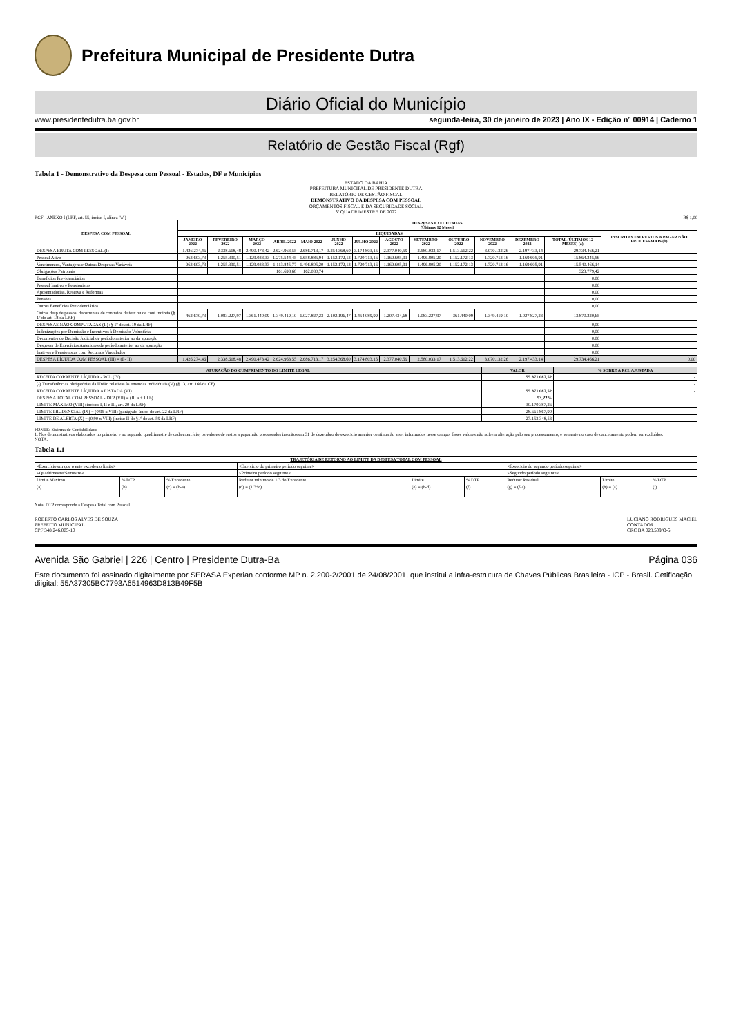Prefeitura Municipal de Presidente Dutra
Diário Oficial do Município
www.presidentedutra.ba.gov.br segunda-feira, 30 de janeiro de 2023 | Ano IX - Edição nº 00914 | Caderno 1
Relatório de Gestão Fiscal (Rgf)
Tabela 1 - Demonstrativo da Despesa com Pessoal - Estados, DF e Municípios
ESTADO DA BAHIA
PREFEITURA MUNICIPAL DE PRESIDENTE DUTRA
RELATÓRIO DE GESTÃO FISCAL
DEMONSTRATIVO DA DESPESA COM PESSOAL
ORÇAMENTOS FISCAL E DA SEGURIDADE SOCIAL
3º QUADRIMESTRE DE 2022
RGF - ANEXO I (LRF, art. 55, inciso I, alínea "a") R$ 1,00
| DESPESA COM PESSOAL | DESPESAS EXECUTADAS (Últimos 12 Meses) | | | | | | | | | | | | | |
| --- | --- | --- | --- | --- | --- | --- | --- | --- | --- | --- | --- | --- | --- | --- |
| | LIQUIDADAS | | | | | | | | | | | | | INSCRITAS EM RESTOS A PAGAR NÃO PROCESSADOS (b) |
| | JANEIRO 2022 | FEVEREIRO 2022 | MARÇO 2022 | ABRIL 2022 | MAIO 2022 | JUNHO 2022 | JULHO 2022 | AGOSTO 2022 | SETEMBRO 2022 | OUTUBRO 2022 | NOVEMBRO 2022 | DEZEMBRO 2022 | TOTAL (ÚLTIMOS 12 MESES) (a) | |
| DESPESA BRUTA COM PESSOAL (I) | 1.426.274,46 | 2.338.618,48 | 2.490.473,42 | 2.624.963,55 | 2.686.713,17 | 3.254.368,60 | 3.174.803,15 | 2.377.040,59 | 2.580.033,17 | 1.513.612,22 | 3.070.132,26 | 2.197.433,14 | 29.734.466,21 | |
| Pessoal Ativo | 963.603,73 | 1.255.390,51 | 1.129.033,33 | 1.275.544,45 | 1.658.885,94 | 1.152.172,13 | 1.720.713,16 | 1.169.605,91 | 1.496.805,20 | 1.152.172,13 | 1.720.713,16 | 1.169.605,91 | 15.864.245,56 | |
| Vencimentos, Vantagens e Outras Despesas Variáveis | 963.603,73 | 1.255.390,51 | 1.129.033,33 | 1.113.845,77 | 1.496.805,20 | 1.152.172,13 | 1.720.713,16 | 1.169.605,91 | 1.496.805,20 | 1.152.172,13 | 1.720.713,16 | 1.169.605,91 | 15.540.466,14 | |
| Obrigações Patronais | | | | 161.698,68 | 162.080,74 | | | | | | | | 323.779,42 | |
| Benefícios Previdenciários | | | | | | | | | | | | | 0,00 | |
| Pessoal Inativo e Pensionistas | | | | | | | | | | | | | 0,00 | |
| Aposentadorias, Reserva e Reformas | | | | | | | | | | | | | 0,00 | |
| Pensões | | | | | | | | | | | | | 0,00 | |
| Outros Benefícios Previdenciários | | | | | | | | | | | | | 0,00 | |
| Outras desp de pessoal decorrentes de contratos de terc ou de cont indireta (§ 1º do art. 18 da LRF) | 462.670,73 | 1.083.227,97 | 1.361.440,09 | 1.349.419,10 | 1.027.827,23 | 2.102.196,47 | 1.454.089,99 | 1.207.434,68 | 1.083.227,97 | 361.440,09 | 1.349.419,10 | 1.027.827,23 | 13.870.220,65 | |
| DESPESAS NÃO COMPUTADAS (II) (§ 1º do art. 19 da LRF) | | | | | | | | | | | | | 0,00 | |
| Indenizações por Demissão e Incentivos à Demissão Voluntária | | | | | | | | | | | | | 0,00 | |
| Decorrentes de Decisão Judicial de período anterior ao da apuração | | | | | | | | | | | | | 0,00 | |
| Despesas de Exercícios Anteriores de período anterior ao da apuração | | | | | | | | | | | | | 0,00 | |
| Inativos e Pensionistas com Recursos Vinculados | | | | | | | | | | | | | 0,00 | |
| DESPESA LÍQUIDA COM PESSOAL (III) = (I - II) | 1.426.274,46 | 2.338.618,48 | 2.490.473,42 | 2.624.963,55 | 2.686.713,17 | 3.254.368,60 | 3.174.803,15 | 2.377.040,59 | 2.580.033,17 | 1.513.612,22 | 3.070.132,26 | 2.197.433,14 | 29.734.466,21 | 0,00 |
| APURAÇÃO DO CUMPRIMENTO DO LIMITE LEGAL | VALOR | % SOBRE A RCL AJUSTADA |
| --- | --- | --- |
| RECEITA CORRENTE LÍQUIDA - RCL (IV) | 55.871.087,52 | - |
| (-) Transferências obrigatórias da União relativas às emendas individuais (V) (§ 13, art. 166 da CF) | | - |
| RECEITA CORRENTE LÍQUIDA AJUSTADA (VI) | 55.871.087,52 | - |
| DESPESA TOTAL COM PESSOAL - DTP (VII) = (III a + III b) | 53,22% | |
| LIMITE MÁXIMO (VIII) (incisos I, II e III, art. 20 da LRF) | 30.170.387,26 | |
| LIMITE PRUDENCIAL (IX) = (0,95 x VIII) (parágrafo único do art. 22 da LRF) | 28.661.867,90 | |
| LIMITE DE ALERTA (X) = (0,90 x VIII) (inciso II do §1º do art. 59 da LRF) | 27.153.348,53 | |
FONTE: Sistema de Contabilidade
1. Nos demonstrativos elaborados no primeiro e no segundo quadrimestre de cada exercício, os valores de restos a pagar não processados inscritos em 31 de dezembro do exercício anterior continuarão a ser informados nesse campo. Esses valores não sofrem alteração pelo seu processamento, e somente no caso de cancelamento podem ser excluídos.
NOTA:
Tabela 1.1
| TRAJETÓRIA DE RETORNO AO LIMITE DA DESPESA TOTAL COM PESSOAL | | | | | | | | |
| --- | --- | --- | --- | --- | --- | --- | --- | --- |
| <Exercício em que o ente excedeu o limite> | | | <Exercício do primeiro período seguinte> | | | <Exercício do segundo período seguinte> | | |
| <Quadrimestre/Semestre> | | | <Primeiro período seguinte> | | | <Segundo período seguinte> | | |
| Limite Máximo | % DTP | % Excedente | Redutor mínimo de 1/3 do Excedente | Limite | % DTP | Redutor Residual | Limite | % DTP |
| (a) | (b) | (c) = (b-a) | (d) = (1/3*c) | (e) = (b-d) | (f) | (g) = (f-a) | (h) = (a) | (i) |
Nota: DTP corresponde à Despesa Total com Pessoal.
ROBERTO CARLOS ALVES DE SOUZA
PREFEITO MUNICIPAL
CPF 348.246.005-10
LUCIANO RODRIGUES MACIEL
CONTADOR
CRC BA 028.509/O-5
Avenida São Gabriel | 226 | Centro | Presidente Dutra-Ba Página 036
Este documento foi assinado digitalmente por SERASA Experian conforme MP n. 2.200-2/2001 de 24/08/2001, que institui a infra-estrutura de Chaves Públicas Brasileira - ICP - Brasil. Cetificação diigital: 55A37305BC7793A6514963D813B49F5B